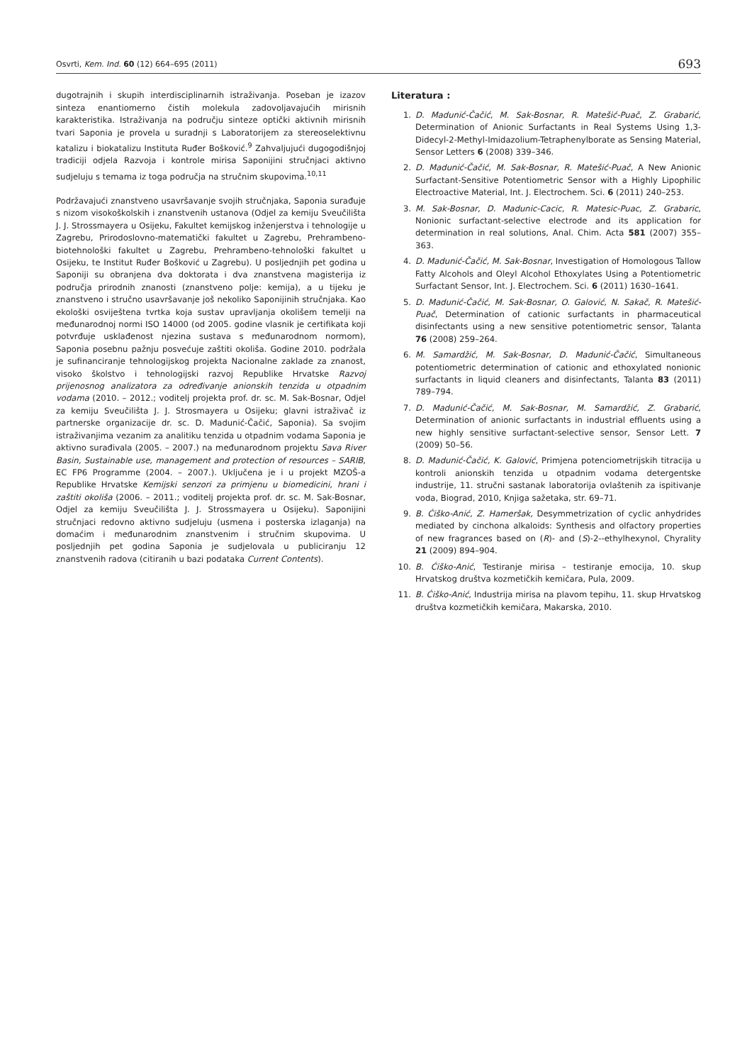Osvrti, Kem. Ind. 60 (12) 664–695 (2011) 693
dugotrajnih i skupih interdisciplinarnih istraživanja. Poseban je izazov sinteza enantiomerno čistih molekula zadovoljavajućih mirisnih karakteristika. Istraživanja na području sinteze optički aktivnih mirisnih tvari Saponia je provela u suradnji s Laboratorijem za stereoselektivnu katalizu i biokatalizu Instituta Ruđer Bošković.<sup>9</sup> Zahvaljujući dugogodišnjoj tradiciji odjela Razvoja i kontrole mirisa Saponijini stručnjaci aktivno sudjeluju s temama iz toga područja na stručnim skupovima.<sup>10,11</sup>
Podržavajući znanstveno usavršavanje svojih stručnjaka, Saponia surađuje s nizom visokoškolskih i znanstvenih ustanova (Odjel za kemiju Sveučilišta J. J. Strossmayera u Osijeku, Fakultet kemijskog inženjerstva i tehnologije u Zagrebu, Prirodoslovno-matematički fakultet u Zagrebu, Prehrambeno-biotehnološki fakultet u Zagrebu, Prehrambeno-tehnološki fakultet u Osijeku, te Institut Ruđer Bošković u Zagrebu). U posljednjih pet godina u Saponiji su obranjena dva doktorata i dva znanstvena magisterija iz područja prirodnih znanosti (znanstveno polje: kemija), a u tijeku je znanstveno i stručno usavršavanje još nekoliko Saponijinih stručnjaka. Kao ekološki osviještena tvrtka koja sustav upravljanja okolišem temelji na međunarodnoj normi ISO 14000 (od 2005. godine vlasnik je certifikata koji potvrđuje usklađenost njezina sustava s međunarodnom normom), Saponia posebnu pažnju posvećuje zaštiti okoliša. Godine 2010. podržala je sufinanciranje tehnologijskog projekta Nacionalne zaklade za znanost, visoko školstvo i tehnologijski razvoj Republike Hrvatske Razvoj prijenosnog analizatora za određivanje anionskih tenzida u otpadnim vodama (2010. – 2012.; voditelj projekta prof. dr. sc. M. Sak-Bosnar, Odjel za kemiju Sveučilišta J. J. Strosmayera u Osijeku; glavni istraživač iz partnerske organizacije dr. sc. D. Madunić-Čačić, Saponia). Sa svojim istraživanjima vezanim za analitiku tenzida u otpadnim vodama Saponia je aktivno surađivala (2005. – 2007.) na međunarodnom projektu Sava River Basin, Sustainable use, management and protection of resources – SARIB, EC FP6 Programme (2004. – 2007.). Uključena je i u projekt MZOŠ-a Republike Hrvatske Kemijski senzori za primjenu u biomedicini, hrani i zaštiti okoliša (2006. – 2011.; voditelj projekta prof. dr. sc. M. Sak-Bosnar, Odjel za kemiju Sveučilišta J. J. Strossmayera u Osijeku). Saponijini stručnjaci redovno aktivno sudjeluju (usmena i posterska izlaganja) na domaćim i međunarodnim znanstvenim i stručnim skupovima. U posljednjih pet godina Saponia je sudjelovala u publiciranju 12 znanstvenih radova (citiranih u bazi podataka Current Contents).
Literatura :
1. D. Madunić-Čačić, M. Sak-Bosnar, R. Matešić-Puač, Z. Grabarić, Determination of Anionic Surfactants in Real Systems Using 1,3-Didecyl-2-Methyl-Imidazolium-Tetraphenylborate as Sensing Material, Sensor Letters 6 (2008) 339–346.
2. D. Madunić-Čačić, M. Sak-Bosnar, R. Matešić-Puač, A New Anionic Surfactant-Sensitive Potentiometric Sensor with a Highly Lipophilic Electroactive Material, Int. J. Electrochem. Sci. 6 (2011) 240–253.
3. M. Sak-Bosnar, D. Madunic-Cacic, R. Matesic-Puac, Z. Grabaric, Nonionic surfactant-selective electrode and its application for determination in real solutions, Anal. Chim. Acta 581 (2007) 355–363.
4. D. Madunić-Čačić, M. Sak-Bosnar, Investigation of Homologous Tallow Fatty Alcohols and Oleyl Alcohol Ethoxylates Using a Potentiometric Surfactant Sensor, Int. J. Electrochem. Sci. 6 (2011) 1630–1641.
5. D. Madunić-Čačić, M. Sak-Bosnar, O. Galović, N. Sakač, R. Matešić-Puač, Determination of cationic surfactants in pharmaceutical disinfectants using a new sensitive potentiometric sensor, Talanta 76 (2008) 259–264.
6. M. Samardžić, M. Sak-Bosnar, D. Madunić-Čačić, Simultaneous potentiometric determination of cationic and ethoxylated nonionic surfactants in liquid cleaners and disinfectants, Talanta 83 (2011) 789–794.
7. D. Madunić-Čačić, M. Sak-Bosnar, M. Samardžić, Z. Grabarić, Determination of anionic surfactants in industrial effluents using a new highly sensitive surfactant-selective sensor, Sensor Lett. 7 (2009) 50–56.
8. D. Madunić-Čačić, K. Galović, Primjena potenciometrijskih titracija u kontroli anionskih tenzida u otpadnim vodama detergentske industrije, 11. stručni sastanak laboratorija ovlaštenih za ispitivanje voda, Biograd, 2010, Knjiga sažetaka, str. 69–71.
9. B. Ćiško-Anić, Z. Hameršak, Desymmetrization of cyclic anhydrides mediated by cinchona alkaloids: Synthesis and olfactory properties of new fragrances based on (R)- and (S)-2--ethylhexynol, Chyrality 21 (2009) 894–904.
10. B. Ćiško-Anić, Testiranje mirisa – testiranje emocija, 10. skup Hrvatskog društva kozmetičkih kemičara, Pula, 2009.
11. B. Ćiško-Anić, Industrija mirisa na plavom tepihu, 11. skup Hrvatskog društva kozmetičkih kemičara, Makarska, 2010.